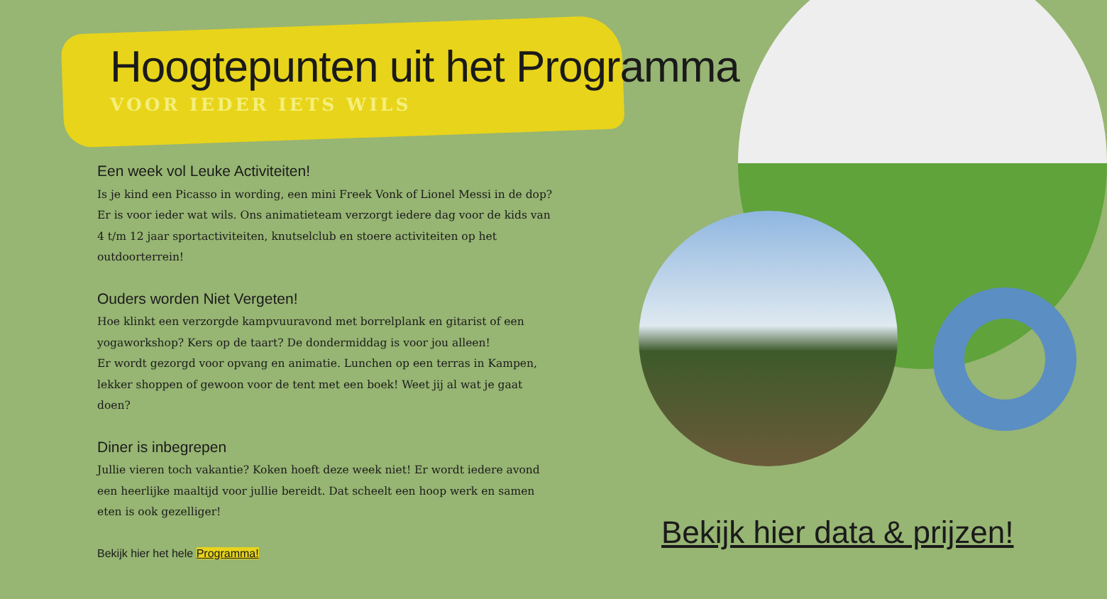Hoogtepunten uit het Programma
VOOR IEDER IETS WILS
Een week vol Leuke Activiteiten!
Is je kind een Picasso in wording, een mini Freek Vonk of Lionel Messi in de dop? Er is voor ieder wat wils. Ons animatieteam verzorgt iedere dag voor de kids van 4 t/m 12 jaar sportactiviteiten, knutselclub en stoere activiteiten op het outdoorterrein!
Ouders worden Niet Vergeten!
Hoe klinkt een verzorgde kampvuuravond met borrelplank en gitarist of een yogaworkshop? Kers op de taart? De dondermiddag is voor jou alleen!
Er wordt gezorgd voor opvang en animatie. Lunchen op een terras in Kampen, lekker shoppen of gewoon voor de tent met een boek! Weet jij al wat je gaat doen?
Diner is inbegrepen
Jullie vieren toch vakantie? Koken hoeft deze week niet! Er wordt iedere avond een heerlijke maaltijd voor jullie bereidt. Dat scheelt een hoop werk en samen eten is ook gezelliger!
Bekijk hier het hele Programma!
Bekijk hier data & prijzen!